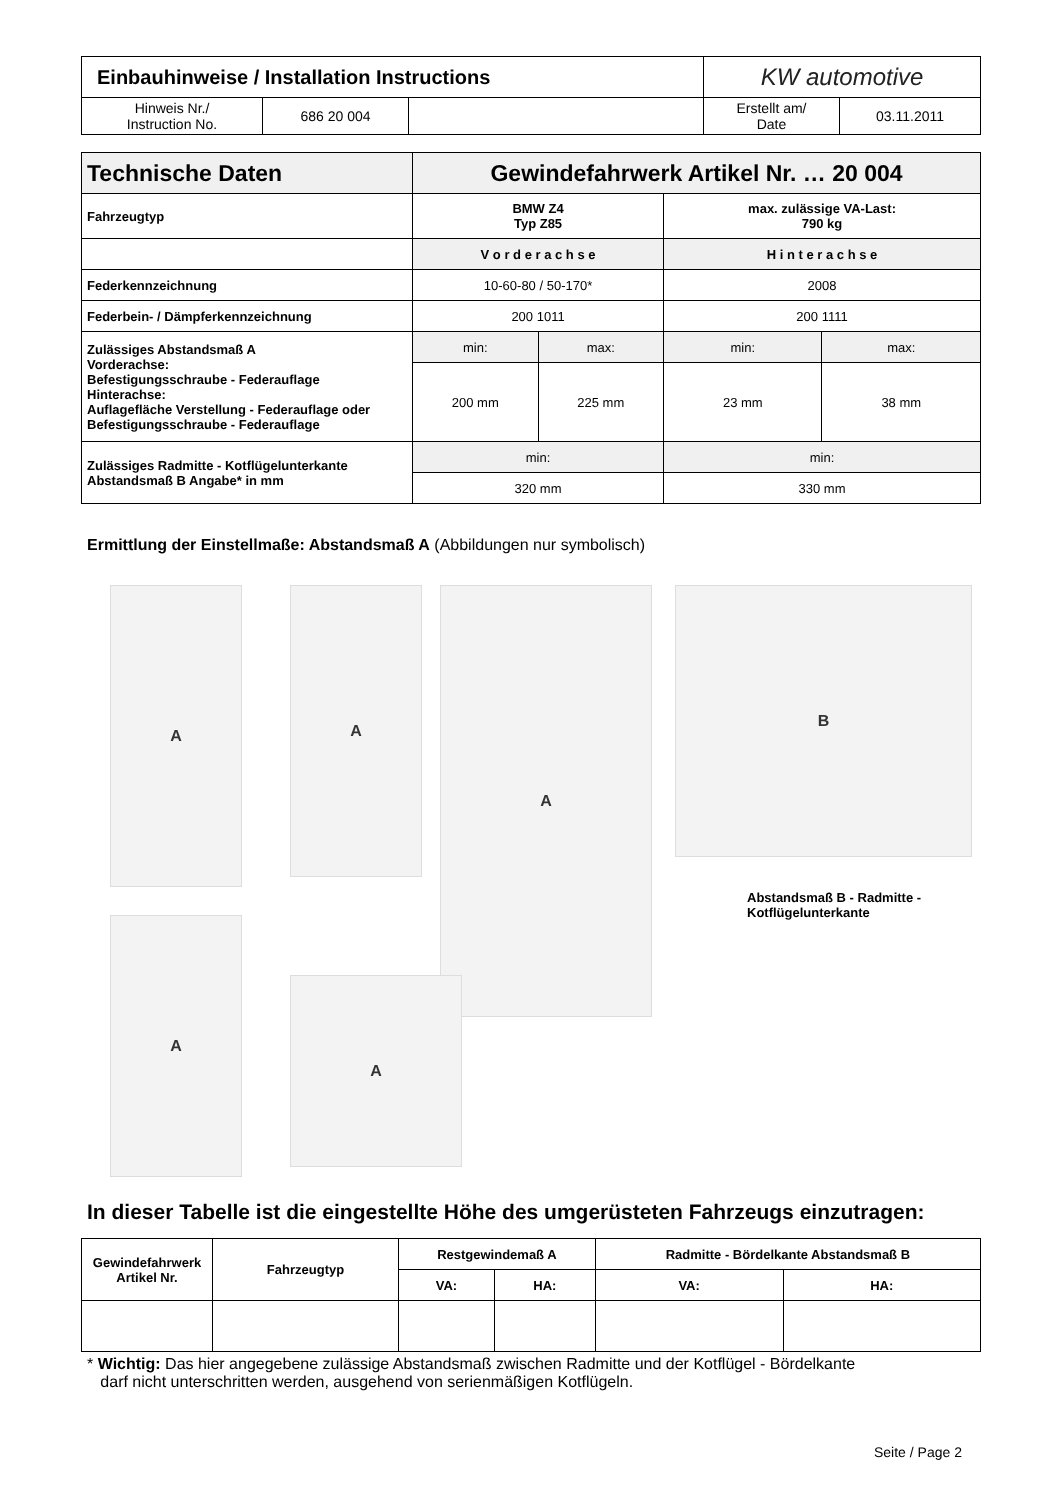| Einbauhinweise / Installation Instructions | | | KW automotive | |
| Hinweis Nr./ Instruction No. | 686 20 004 | | Erstellt am/ Date | 03.11.2011 |
| Technische Daten | Gewindefahrwerk Artikel Nr. … 20 004 | | | |
| Fahrzeugtyp | BMW Z4 Typ Z85 | | max. zulässige VA-Last: 790 kg | |
| | V o r d e r a c h s e | | H i n t e r a c h s e | |
| Federkennzeichnung | 10-60-80 / 50-170* | | 2008 | |
| Federbein- / Dämpferkennzeichnung | 200 1011 | | 200 1111 | |
| Zulässiges Abstandsmaß A Vorderachse: Befestigungsschraube - Federauflage Hinterachse: Auflagefläche Verstellung - Federauflage oder Befestigungsschraube - Federauflage | min: | max: | min: | max: |
| | 200 mm | 225 mm | 23 mm | 38 mm |
| Zulässiges Radmitte - Kotflügelunterkante Abstandsmaß B Angabe* in mm | min: | | min: | |
| | 320 mm | | 330 mm | |
Ermittlung der Einstellmaße: Abstandsmaß A (Abbildungen nur symbolisch)
A A A B
Abstandsmaß B - Radmitte -
Kotflügelunterkante
A
A
In dieser Tabelle ist die eingestellte Höhe des umgerüsteten Fahrzeugs einzutragen:
| Gewindefahrwerk Artikel Nr. | Fahrzeugtyp | Restgewindemaß A | | Radmitte - Bördelkante Abstandsmaß B | |
| | | VA: | HA: | VA: | HA: |
* Wichtig: Das hier angegebene zulässige Abstandsmaß zwischen Radmitte und der Kotflügel - Bördelkante
darf nicht unterschritten werden, ausgehend von serienmäßigen Kotflügeln.
Seite / Page 2